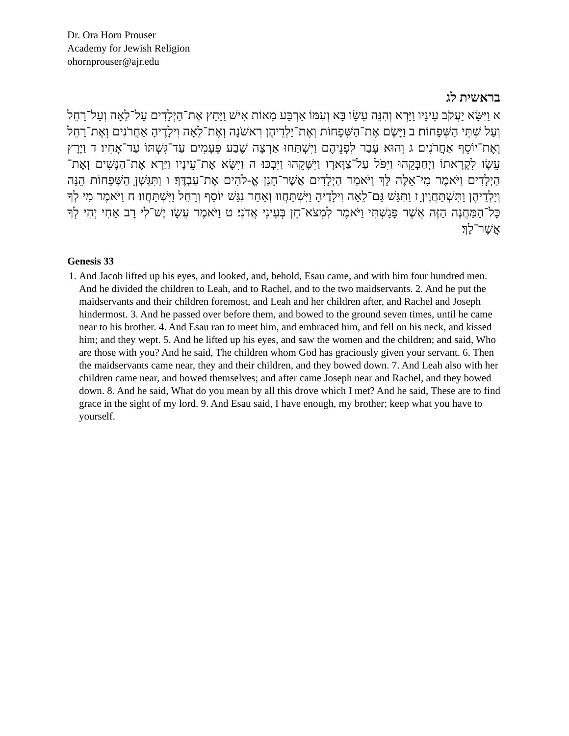Dr. Ora Horn Prouser
Academy for Jewish Religion
ohornprouser@ajr.edu
בראשית לג
א וַיִּשָּׂא יַעֲקֹב עֵינָיו וַיַּרְא וְהִנֵּה עֵשָׂו בָּא וְעִמּוֹ אַרְבַּע מֵאוֹת אִישׁ וַיַּחַץ אֶת־הַיְלָדִים עַל־לֵאָה וְעַל־רָחֵל וְעַל שְׁתֵּי הַשְּׁפָחוֹת׃ ב וַיָּשֶׂם אֶת־הַשְּׁפָחוֹת וְאֶת־יַלְדֵיהֶן רִאשֹׁנָה וְאֶת־לֵאָה וִילָדֶיהָ אַחֲרֹנִים וְאֶת־רָחֵל וְאֶת־יוֹסֵף אַחֲרֹנִים׃ ג וְהוּא עָבַר לִפְנֵיהֶם וַיִּשְׁתַּחוּ אַרְצָה שֶׁבַע פְּעָמִים עַד־גִּשְׁתּוֹ עַד־אָחִיו׃ ד וַיָּרָץ עֵשָׂו לִקְרָאתוֹ וַיְחַבְּקֵהוּ וַיִּפֹּל עַל־צַוָּארָו וַיִּשָּׁקֵהוּ וַיִּבְכּוּ׃ ה וַיִּשָּׂא אֶת־עֵינָיו וַיַּרְא אֶת־הַנָּשִׁים וְאֶת־הַיְלָדִים וַיֹּאמֶר מִי־אֵלֶּה לָּךְ וַיֹּאמַר הַיְלָדִים אֲשֶׁר־חָנַן אֱ-לֹהִים אֶת־עַבְדֶּךָ׃ ו וַתִּגַּשְׁןָ הַשְּׁפָחוֹת הֵנָּה וְיַלְדֵיהֶן וַתִּשְׁתַּחֲוֶיןָ׃ ז וַתִּגַּשׁ גַּם־לֵאָה וִילָדֶיהָ וַיִּשְׁתַּחֲווּ וְאַחַר נִגַּשׁ יוֹסֵף וְרָחֵל וַיִּשְׁתַּחֲווּ׃ ח וַיֹּאמֶר מִי לְךָ כָּל־הַמַּחֲנֶה הַזֶּה אֲשֶׁר פָּגָשְׁתִּי וַיֹּאמֶר לִמְצֹא־חֵן בְּעֵינֵי אֲדֹנִי׃ ט וַיֹּאמֶר עֵשָׂו יֶשׁ־לִי רָב אָחִי יְהִי לְךָ אֲשֶׁר־לָךְ׃
Genesis 33
1. And Jacob lifted up his eyes, and looked, and, behold, Esau came, and with him four hundred men. And he divided the children to Leah, and to Rachel, and to the two maidservants. 2. And he put the maidservants and their children foremost, and Leah and her children after, and Rachel and Joseph hindermost. 3. And he passed over before them, and bowed to the ground seven times, until he came near to his brother. 4. And Esau ran to meet him, and embraced him, and fell on his neck, and kissed him; and they wept. 5. And he lifted up his eyes, and saw the women and the children; and said, Who are those with you? And he said, The children whom God has graciously given your servant. 6. Then the maidservants came near, they and their children, and they bowed down. 7. And Leah also with her children came near, and bowed themselves; and after came Joseph near and Rachel, and they bowed down. 8. And he said, What do you mean by all this drove which I met? And he said, These are to find grace in the sight of my lord. 9. And Esau said, I have enough, my brother; keep what you have to yourself.